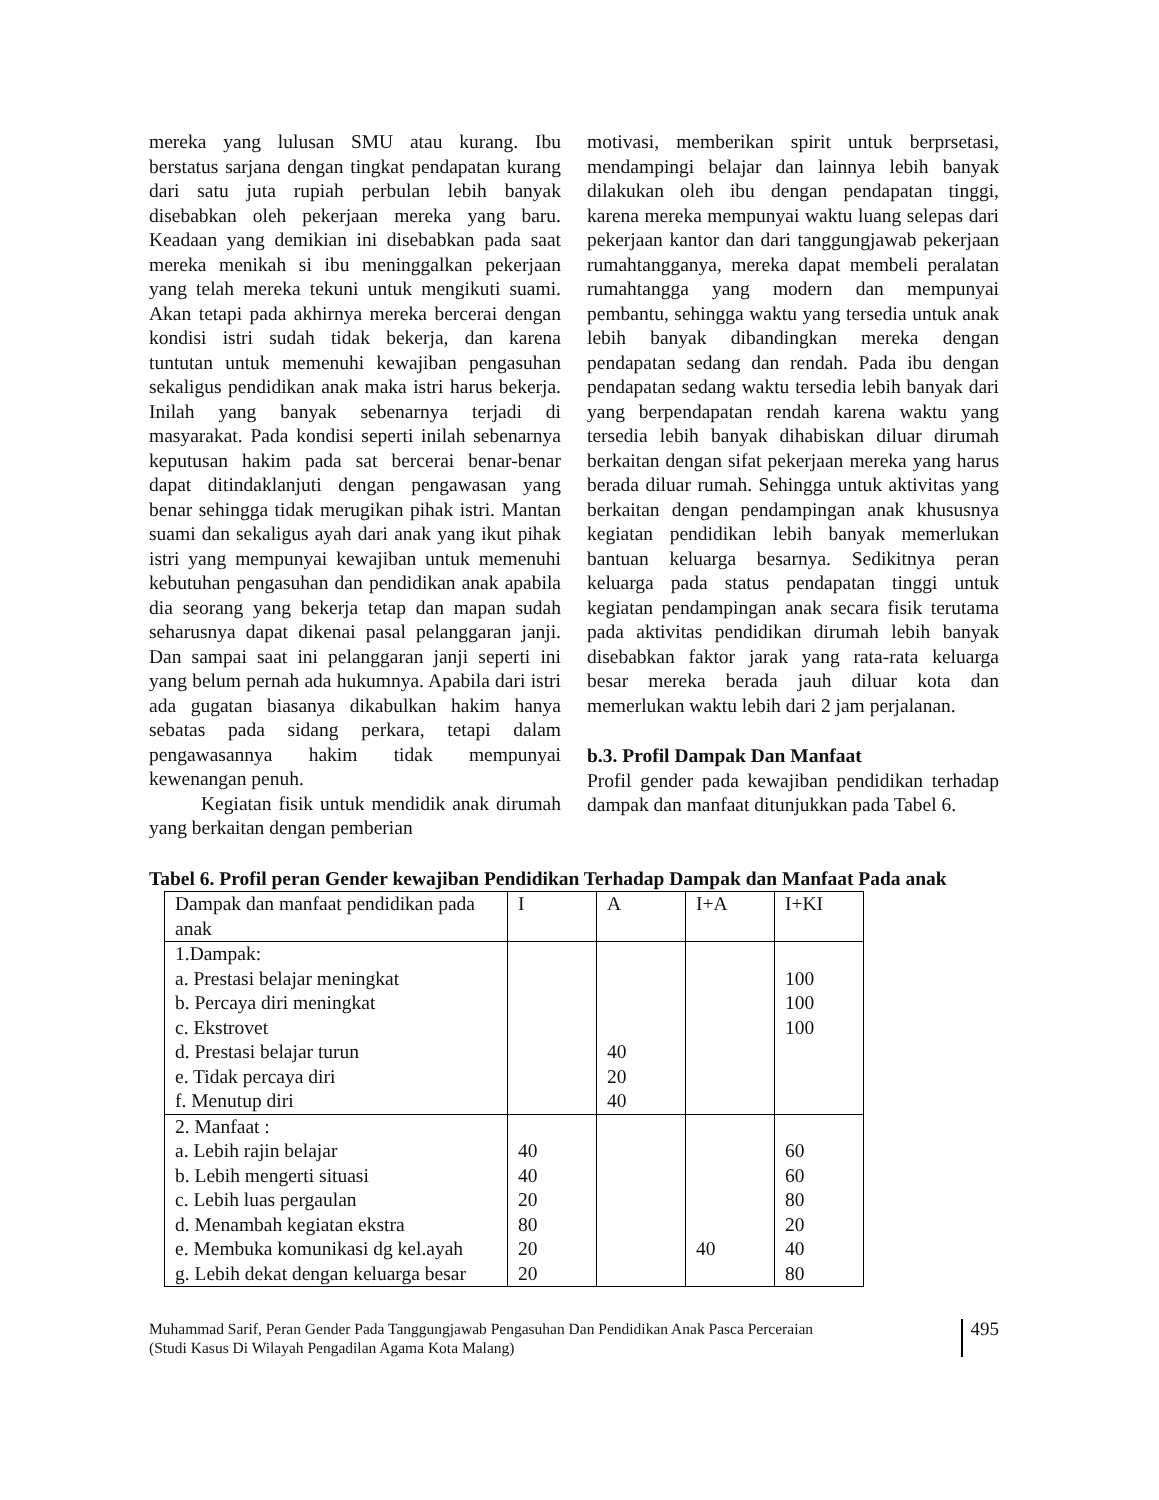mereka yang lulusan SMU atau kurang. Ibu berstatus sarjana dengan tingkat pendapatan kurang dari satu juta rupiah perbulan lebih banyak disebabkan oleh pekerjaan mereka yang baru. Keadaan yang demikian ini disebabkan pada saat mereka menikah si ibu meninggalkan pekerjaan yang telah mereka tekuni untuk mengikuti suami. Akan tetapi pada akhirnya mereka bercerai dengan kondisi istri sudah tidak bekerja, dan karena tuntutan untuk memenuhi kewajiban pengasuhan sekaligus pendidikan anak maka istri harus bekerja. Inilah yang banyak sebenarnya terjadi di masyarakat. Pada kondisi seperti inilah sebenarnya keputusan hakim pada sat bercerai benar-benar dapat ditindaklanjuti dengan pengawasan yang benar sehingga tidak merugikan pihak istri. Mantan suami dan sekaligus ayah dari anak yang ikut pihak istri yang mempunyai kewajiban untuk memenuhi kebutuhan pengasuhan dan pendidikan anak apabila dia seorang yang bekerja tetap dan mapan sudah seharusnya dapat dikenai pasal pelanggaran janji. Dan sampai saat ini pelanggaran janji seperti ini yang belum pernah ada hukumnya. Apabila dari istri ada gugatan biasanya dikabulkan hakim hanya sebatas pada sidang perkara, tetapi dalam pengawasannya hakim tidak mempunyai kewenangan penuh.
Kegiatan fisik untuk mendidik anak dirumah yang berkaitan dengan pemberian
motivasi, memberikan spirit untuk berprsetasi, mendampingi belajar dan lainnya lebih banyak dilakukan oleh ibu dengan pendapatan tinggi, karena mereka mempunyai waktu luang selepas dari pekerjaan kantor dan dari tanggungjawab pekerjaan rumahtangganya, mereka dapat membeli peralatan rumahtangga yang modern dan mempunyai pembantu, sehingga waktu yang tersedia untuk anak lebih banyak dibandingkan mereka dengan pendapatan sedang dan rendah. Pada ibu dengan pendapatan sedang waktu tersedia lebih banyak dari yang berpendapatan rendah karena waktu yang tersedia lebih banyak dihabiskan diluar dirumah berkaitan dengan sifat pekerjaan mereka yang harus berada diluar rumah. Sehingga untuk aktivitas yang berkaitan dengan pendampingan anak khususnya kegiatan pendidikan lebih banyak memerlukan bantuan keluarga besarnya. Sedikitnya peran keluarga pada status pendapatan tinggi untuk kegiatan pendampingan anak secara fisik terutama pada aktivitas pendidikan dirumah lebih banyak disebabkan faktor jarak yang rata-rata keluarga besar mereka berada jauh diluar kota dan memerlukan waktu lebih dari 2 jam perjalanan.
b.3. Profil Dampak Dan Manfaat
Profil gender pada kewajiban pendidikan terhadap dampak dan manfaat ditunjukkan pada Tabel 6.
Tabel 6. Profil peran Gender kewajiban Pendidikan Terhadap Dampak dan Manfaat Pada anak
| Dampak dan manfaat pendidikan pada anak | I | A | I+A | I+KI |
| 1.Dampak: a. Prestasi belajar meningkat b. Percaya diri meningkat c. Ekstrovet d. Prestasi belajar turun e. Tidak percaya diri f. Menutup diri | | 40 20 40 | | 100 100 100 |
| 2. Manfaat : a. Lebih rajin belajar b. Lebih mengerti situasi c. Lebih luas pergaulan d. Menambah kegiatan ekstra e. Membuka komunikasi dg kel.ayah g. Lebih dekat dengan keluarga besar | 40 40 20 80 20 20 | | 40 | 60 60 80 20 40 80 |
Muhammad Sarif, Peran Gender Pada Tanggungjawab Pengasuhan Dan Pendidikan Anak Pasca Perceraian
(Studi Kasus Di Wilayah Pengadilan Agama Kota Malang)
495